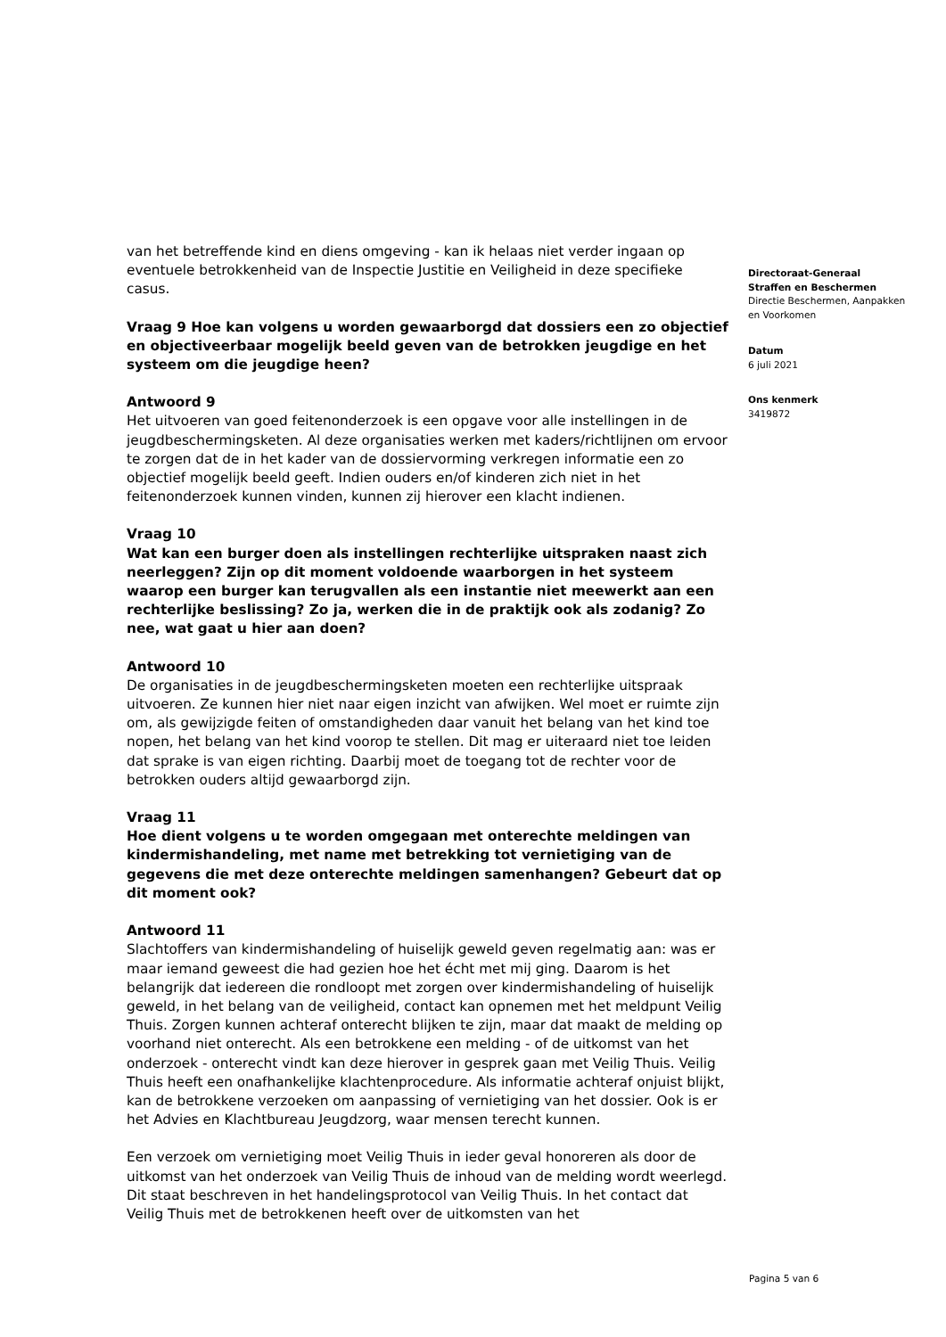van het betreffende kind en diens omgeving - kan ik helaas niet verder ingaan op eventuele betrokkenheid van de Inspectie Justitie en Veiligheid in deze specifieke casus.
Vraag 9 Hoe kan volgens u worden gewaarborgd dat dossiers een zo objectief en objectiveerbaar mogelijk beeld geven van de betrokken jeugdige en het systeem om die jeugdige heen?
Antwoord 9
Het uitvoeren van goed feitenonderzoek is een opgave voor alle instellingen in de jeugdbeschermingsketen. Al deze organisaties werken met kaders/richtlijnen om ervoor te zorgen dat de in het kader van de dossiervorming verkregen informatie een zo objectief mogelijk beeld geeft. Indien ouders en/of kinderen zich niet in het feitenonderzoek kunnen vinden, kunnen zij hierover een klacht indienen.
Vraag 10
Wat kan een burger doen als instellingen rechterlijke uitspraken naast zich neerleggen? Zijn op dit moment voldoende waarborgen in het systeem waarop een burger kan terugvallen als een instantie niet meewerkt aan een rechterlijke beslissing? Zo ja, werken die in de praktijk ook als zodanig? Zo nee, wat gaat u hier aan doen?
Antwoord 10
De organisaties in de jeugdbeschermingsketen moeten een rechterlijke uitspraak uitvoeren. Ze kunnen hier niet naar eigen inzicht van afwijken. Wel moet er ruimte zijn om, als gewijzigde feiten of omstandigheden daar vanuit het belang van het kind toe nopen, het belang van het kind voorop te stellen. Dit mag er uiteraard niet toe leiden dat sprake is van eigen richting. Daarbij moet de toegang tot de rechter voor de betrokken ouders altijd gewaarborgd zijn.
Vraag 11
Hoe dient volgens u te worden omgegaan met onterechte meldingen van kindermishandeling, met name met betrekking tot vernietiging van de gegevens die met deze onterechte meldingen samenhangen? Gebeurt dat op dit moment ook?
Antwoord 11
Slachtoffers van kindermishandeling of huiselijk geweld geven regelmatig aan: was er maar iemand geweest die had gezien hoe het écht met mij ging. Daarom is het belangrijk dat iedereen die rondloopt met zorgen over kindermishandeling of huiselijk geweld, in het belang van de veiligheid, contact kan opnemen met het meldpunt Veilig Thuis. Zorgen kunnen achteraf onterecht blijken te zijn, maar dat maakt de melding op voorhand niet onterecht. Als een betrokkene een melding - of de uitkomst van het onderzoek - onterecht vindt kan deze hierover in gesprek gaan met Veilig Thuis. Veilig Thuis heeft een onafhankelijke klachtenprocedure. Als informatie achteraf onjuist blijkt, kan de betrokkene verzoeken om aanpassing of vernietiging van het dossier. Ook is er het Advies en Klachtbureau Jeugdzorg, waar mensen terecht kunnen.
Een verzoek om vernietiging moet Veilig Thuis in ieder geval honoreren als door de uitkomst van het onderzoek van Veilig Thuis de inhoud van de melding wordt weerlegd. Dit staat beschreven in het handelingsprotocol van Veilig Thuis. In het contact dat Veilig Thuis met de betrokkenen heeft over de uitkomsten van het
Directoraat-Generaal
Straffen en Beschermen
Directie Beschermen, Aanpakken en Voorkomen
Datum
6 juli 2021
Ons kenmerk
3419872
Pagina 5 van 6